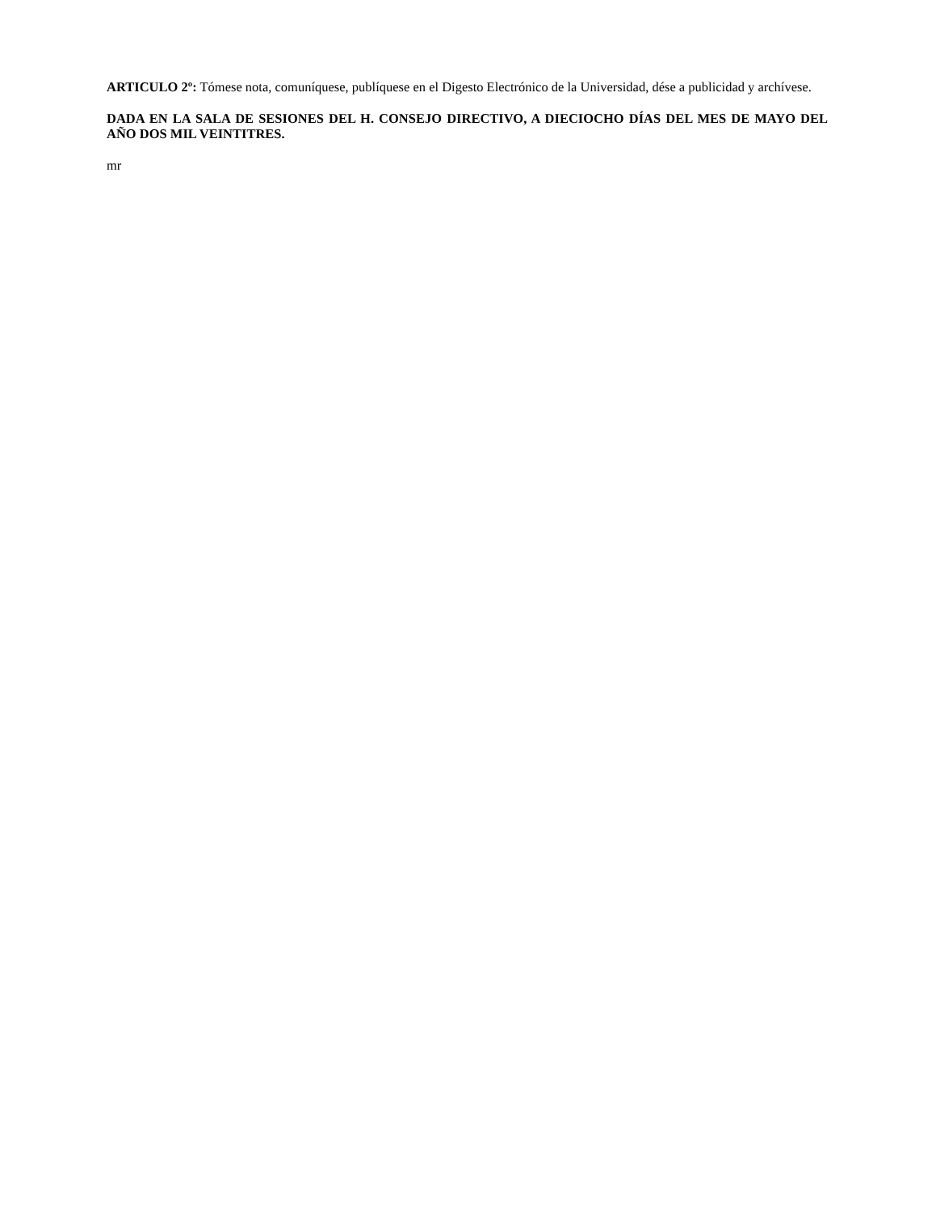ARTICULO 2º: Tómese nota, comuníquese, publíquese en el Digesto Electrónico de la Universidad, dése a publicidad y archívese.
DADA EN LA SALA DE SESIONES DEL H. CONSEJO DIRECTIVO, A DIECIOCHO DÍAS DEL MES DE MAYO DEL AÑO DOS MIL VEINTITRES.
mr